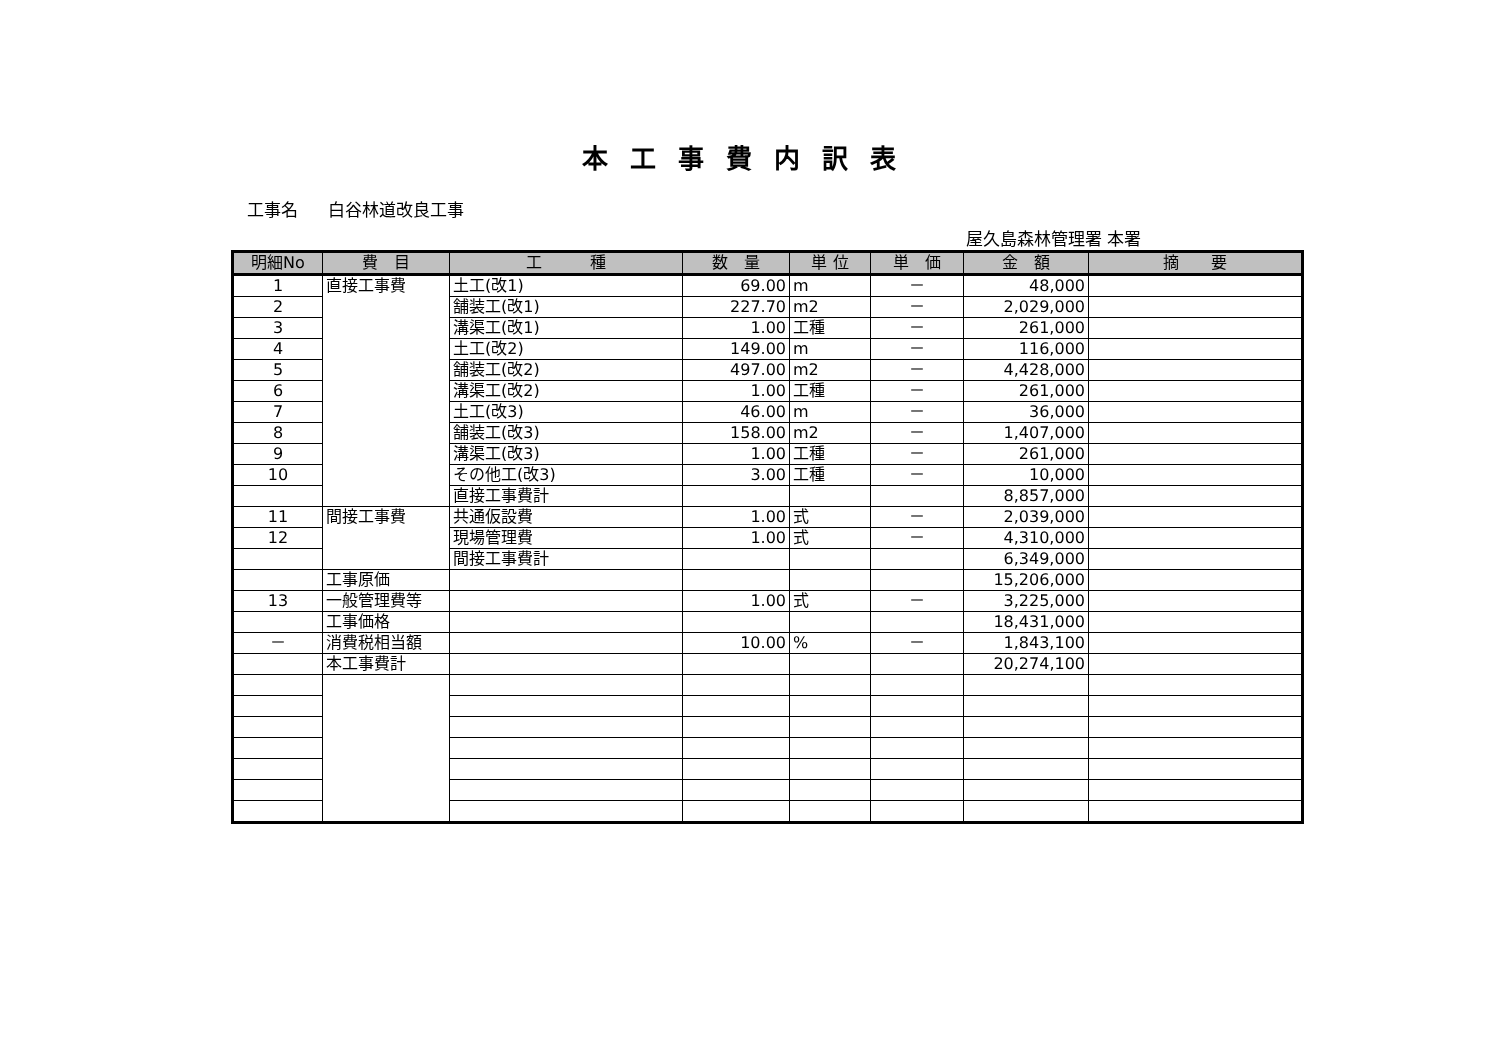本工事費内訳表
工事名 白谷林道改良工事
屋久島森林管理署 本署
| 明細No | 費 目 | 工 種 | 数 量 | 単 位 | 単 価 | 金 額 | 摘 要 |
| --- | --- | --- | --- | --- | --- | --- | --- |
| 1 | 直接工事費 | 土工(改1) | 69.00 | m | － | 48,000 | |
| 2 | | 舗装工(改1) | 227.70 | m2 | － | 2,029,000 | |
| 3 | | 溝渠工(改1) | 1.00 | 工種 | － | 261,000 | |
| 4 | | 土工(改2) | 149.00 | m | － | 116,000 | |
| 5 | | 舗装工(改2) | 497.00 | m2 | － | 4,428,000 | |
| 6 | | 溝渠工(改2) | 1.00 | 工種 | － | 261,000 | |
| 7 | | 土工(改3) | 46.00 | m | － | 36,000 | |
| 8 | | 舗装工(改3) | 158.00 | m2 | － | 1,407,000 | |
| 9 | | 溝渠工(改3) | 1.00 | 工種 | － | 261,000 | |
| 10 | | その他工(改3) | 3.00 | 工種 | － | 10,000 | |
| | | 直接工事費計 | | | | 8,857,000 | |
| 11 | 間接工事費 | 共通仮設費 | 1.00 | 式 | － | 2,039,000 | |
| 12 | | 現場管理費 | 1.00 | 式 | － | 4,310,000 | |
| | | 間接工事費計 | | | | 6,349,000 | |
| | 工事原価 | | | | | 15,206,000 | |
| 13 | 一般管理費等 | | 1.00 | 式 | － | 3,225,000 | |
| | 工事価格 | | | | | 18,431,000 | |
| － | 消費税相当額 | | 10.00 | % | － | 1,843,100 | |
| | 本工事費計 | | | | | 20,274,100 | |